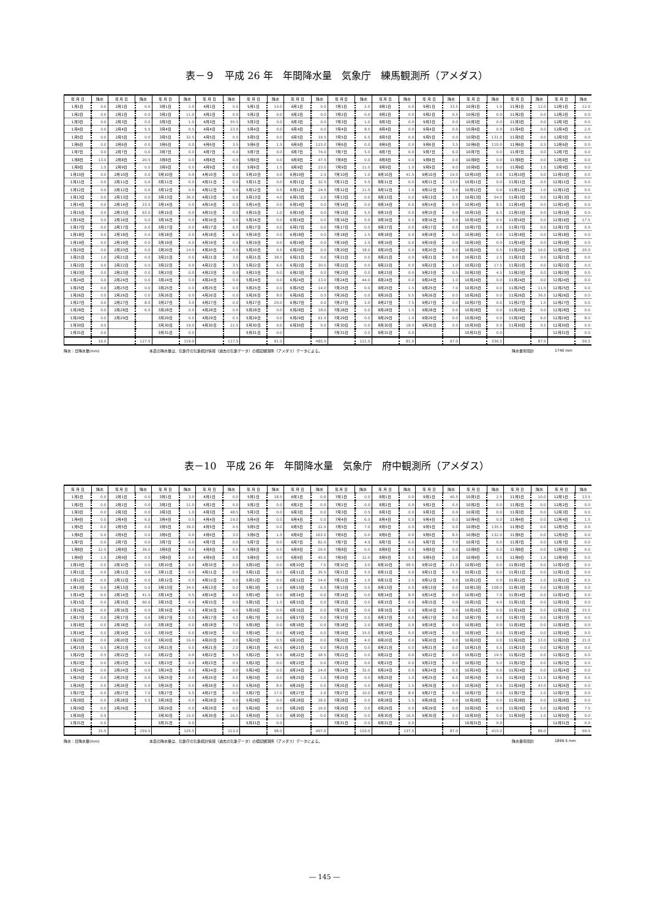表－９　平成 26 年　年間降水量　気象庁　練馬観測所（アメダス）
| 年 月 日 | 降水 | 年 月 日 | 降水 | 年 月 日 | 降水 | 年 月 日 | 降水 | 年 月 日 | 降水 | 年 月 日 | 降水 | 年 月 日 | 降水 | 年 月 日 | 降水 | 年 月 日 | 降水 | 年 月 日 | 降水 | 年 月 日 | 降水 | 年 月 日 | 降水 |
| --- | --- | --- | --- | --- | --- | --- | --- | --- | --- | --- | --- | --- | --- | --- | --- | --- | --- | --- | --- | --- | --- | --- | --- |
| 1月1日 | 0.0 | 2月1日 | 0.0 | 3月1日 | 2.0 | 4月1日 | 0.0 | 5月1日 | 10.0 | 6月1日 | 0.0 | 7月1日 | 2.0 | 8月1日 | 0.0 | 9月1日 | 33.5 | 10月1日 | 1.0 | 11月1日 | 12.0 | 12月1日 | 12.0 |
| 1月2日 | 0.0 | 2月2日 | 0.0 | 3月2日 | 11.0 | 4月2日 | 0.0 | 5月2日 | 0.0 | 6月2日 | 0.0 | 7月2日 | 0.0 | 8月2日 | 0.0 | 9月2日 | 0.5 | 10月2日 | 0.0 | 11月2日 | 0.0 | 12月2日 | 0.0 |
| 1月3日 | 0.0 | 2月3日 | 0.0 | 3月3日 | 1.0 | 4月3日 | 55.5 | 5月3日 | 0.0 | 6月3日 | 0.0 | 7月3日 | 1.0 | 8月3日 | 0.0 | 9月3日 | 0.0 | 10月3日 | 0.0 | 11月3日 | 0.0 | 12月3日 | 0.0 |
| 1月4日 | 0.0 | 2月4日 | 5.5 | 3月4日 | 0.5 | 4月4日 | 23.0 | 5月4日 | 0.0 | 6月4日 | 0.0 | 7月4日 | 8.5 | 8月4日 | 0.0 | 9月4日 | 0.0 | 10月4日 | 0.0 | 11月4日 | 0.0 | 12月4日 | 2.0 |
| 1月5日 | 0.0 | 2月5日 | 0.0 | 3月5日 | 32.5 | 4月5日 | 0.0 | 5月5日 | 0.0 | 6月5日 | 19.5 | 7月5日 | 6.5 | 8月5日 | 0.0 | 9月5日 | 0.0 | 10月5日 | 131.0 | 11月5日 | 0.0 | 12月5日 | 0.0 |
| 1月6日 | 0.0 | 2月6日 | 0.0 | 3月6日 | 0.0 | 4月6日 | 3.5 | 5月6日 | 1.5 | 6月6日 | 123.0 | 7月6日 | 0.0 | 8月6日 | 0.0 | 9月6日 | 3.5 | 10月6日 | 110.0 | 11月6日 | 0.5 | 12月6日 | 0.0 |
| 1月7日 | 0.0 | 2月7日 | 0.0 | 3月7日 | 0.0 | 4月7日 | 0.0 | 5月7日 | 0.0 | 6月7日 | 74.0 | 7月7日 | 5.0 | 8月7日 | 0.0 | 9月7日 | 6.0 | 10月7日 | 0.0 | 11月7日 | 0.0 | 12月7日 | 0.0 |
| 1月8日 | 13.0 | 2月8日 | 20.5 | 3月8日 | 0.0 | 4月8日 | 0.0 | 5月8日 | 0.0 | 6月8日 | 47.5 | 7月8日 | 0.0 | 8月8日 | 0.0 | 9月8日 | 0.0 | 10月8日 | 0.0 | 11月8日 | 0.0 | 12月8日 | 0.0 |
| 1月9日 | 1.5 | 2月9日 | 0.5 | 3月9日 | 0.0 | 4月9日 | 0.0 | 5月9日 | 1.5 | 6月9日 | 23.0 | 7月9日 | 11.0 | 8月9日 | 1.0 | 9月9日 | 9.0 | 10月9日 | 0.0 | 11月9日 | 1.5 | 12月9日 | 0.0 |
| 1月10日 | 0.0 | 2月10日 | 0.0 | 3月10日 | 0.0 | 4月10日 | 0.0 | 5月10日 | 0.0 | 6月10日 | 2.5 | 7月10日 | 1.0 | 8月10日 | 41.5 | 9月10日 | 19.0 | 10月10日 | 0.0 | 11月10日 | 0.0 | 12月10日 | 0.0 |
| 1月11日 | 0.0 | 2月11日 | 0.0 | 3月11日 | 0.0 | 4月11日 | 0.0 | 5月11日 | 0.0 | 6月11日 | 32.5 | 7月11日 | 5.5 | 8月11日 | 0.0 | 9月11日 | 13.5 | 10月11日 | 0.0 | 11月11日 | 0.5 | 12月11日 | 0.0 |
| 1月12日 | 0.0 | 2月12日 | 0.0 | 3月12日 | 0.0 | 4月12日 | 0.0 | 5月12日 | 0.5 | 6月12日 | 24.5 | 7月12日 | 11.5 | 8月12日 | 1.0 | 9月12日 | 0.0 | 10月12日 | 0.0 | 11月12日 | 1.0 | 12月12日 | 0.0 |
| 1月13日 | 0.0 | 2月13日 | 0.0 | 3月13日 | 36.0 | 4月13日 | 0.0 | 5月13日 | 4.0 | 6月13日 | 2.0 | 7月13日 | 0.0 | 8月13日 | 0.0 | 9月13日 | 2.5 | 10月13日 | 54.0 | 11月13日 | 0.0 | 12月13日 | 0.0 |
| 1月14日 | 0.0 | 2月14日 | 23.5 | 3月14日 | 0.0 | 4月14日 | 0.0 | 5月14日 | 0.0 | 6月14日 | 0.0 | 7月14日 | 0.0 | 8月14日 | 6.0 | 9月14日 | 0.0 | 10月14日 | 8.5 | 11月14日 | 0.0 | 12月14日 | 0.0 |
| 1月15日 | 0.0 | 2月15日 | 63.0 | 3月15日 | 0.0 | 4月15日 | 0.0 | 5月15日 | 1.0 | 6月15日 | 0.0 | 7月15日 | 5.5 | 8月15日 | 0.0 | 9月15日 | 0.0 | 10月15日 | 6.5 | 11月15日 | 0.0 | 12月15日 | 0.0 |
| 1月16日 | 0.0 | 2月16日 | 0.0 | 3月16日 | 0.0 | 4月16日 | 0.0 | 5月16日 | 0.0 | 6月16日 | 0.0 | 7月16日 | 0.0 | 8月16日 | 0.5 | 9月16日 | 0.0 | 10月16日 | 0.5 | 11月16日 | 0.0 | 12月16日 | 17.5 |
| 1月17日 | 0.0 | 2月17日 | 0.0 | 3月17日 | 0.0 | 4月17日 | 0.0 | 5月17日 | 0.0 | 6月17日 | 0.0 | 7月17日 | 0.5 | 8月17日 | 0.0 | 9月17日 | 0.0 | 10月17日 | 0.0 | 11月17日 | 0.0 | 12月17日 | 0.0 |
| 1月18日 | 0.0 | 2月18日 | 0.0 | 3月18日 | 0.0 | 4月18日 | 6.0 | 5月18日 | 0.0 | 6月18日 | 0.0 | 7月18日 | 2.5 | 8月18日 | 0.0 | 9月18日 | 0.0 | 10月18日 | 0.0 | 11月18日 | 0.0 | 12月18日 | 0.0 |
| 1月19日 | 0.0 | 2月19日 | 0.0 | 3月19日 | 0.0 | 4月19日 | 0.0 | 5月19日 | 0.0 | 6月19日 | 0.0 | 7月19日 | 2.5 | 8月19日 | 0.0 | 9月19日 | 0.0 | 10月19日 | 0.0 | 11月19日 | 0.0 | 12月19日 | 0.0 |
| 1月20日 | 0.0 | 2月20日 | 0.0 | 3月20日 | 14.0 | 4月20日 | 0.0 | 5月20日 | 0.5 | 6月20日 | 0.0 | 7月20日 | 18.0 | 8月20日 | 0.0 | 9月20日 | 0.0 | 10月20日 | 0.5 | 11月20日 | 16.0 | 12月20日 | 20.0 |
| 1月21日 | 1.0 | 2月21日 | 0.0 | 3月21日 | 0.0 | 4月21日 | 3.0 | 5月21日 | 38.5 | 6月21日 | 0.0 | 7月21日 | 0.0 | 8月21日 | 0.0 | 9月21日 | 0.0 | 10月21日 | 2.5 | 11月21日 | 0.0 | 12月21日 | 0.0 |
| 1月22日 | 0.0 | 2月22日 | 0.0 | 3月22日 | 0.0 | 4月22日 | 3.5 | 5月22日 | 6.0 | 6月22日 | 30.0 | 7月22日 | 0.0 | 8月22日 | 0.0 | 9月22日 | 1.0 | 10月22日 | 17.5 | 11月22日 | 0.0 | 12月22日 | 0.0 |
| 1月23日 | 0.0 | 2月23日 | 0.0 | 3月23日 | 0.0 | 4月23日 | 0.0 | 5月23日 | 0.0 | 6月23日 | 0.0 | 7月23日 | 0.0 | 8月23日 | 0.0 | 9月23日 | 0.5 | 10月23日 | 4.5 | 11月23日 | 0.0 | 12月23日 | 0.0 |
| 1月24日 | 0.0 | 2月24日 | 0.0 | 3月24日 | 0.0 | 4月24日 | 0.0 | 5月24日 | 0.0 | 6月24日 | 13.0 | 7月24日 | 44.0 | 8月24日 | 0.0 | 9月24日 | 1.0 | 10月24日 | 0.0 | 11月24日 | 0.0 | 12月24日 | 0.0 |
| 1月25日 | 0.0 | 2月25日 | 0.0 | 3月25日 | 0.0 | 4月25日 | 0.0 | 5月25日 | 0.0 | 6月25日 | 14.0 | 7月25日 | 0.0 | 8月25日 | 1.5 | 9月25日 | 7.0 | 10月25日 | 0.0 | 11月25日 | 11.5 | 12月25日 | 0.0 |
| 1月26日 | 0.0 | 2月26日 | 0.0 | 3月26日 | 0.0 | 4月26日 | 0.0 | 5月26日 | 8.0 | 6月26日 | 0.5 | 7月26日 | 0.0 | 8月26日 | 0.5 | 9月26日 | 0.0 | 10月26日 | 0.0 | 11月26日 | 36.5 | 12月26日 | 0.0 |
| 1月27日 | 0.0 | 2月27日 | 8.0 | 3月27日 | 3.0 | 4月27日 | 0.0 | 5月27日 | 20.0 | 6月27日 | 0.0 | 7月27日 | 2.0 | 8月27日 | 7.5 | 9月27日 | 0.0 | 10月27日 | 0.0 | 11月27日 | 1.5 | 12月27日 | 0.0 |
| 1月28日 | 0.0 | 2月28日 | 6.5 | 3月28日 | 0.0 | 4月28日 | 0.0 | 5月28日 | 0.0 | 6月28日 | 18.0 | 7月28日 | 0.0 | 8月28日 | 1.5 | 9月28日 | 0.0 | 10月28日 | 0.0 | 11月28日 | 0.0 | 12月28日 | 0.0 |
| 1月29日 | 0.0 | 2月29日 | | 3月29日 | 0.0 | 4月29日 | 0.5 | 5月29日 | 0.0 | 6月29日 | 61.5 | 7月29日 | 0.0 | 8月29日 | 1.0 | 9月29日 | 0.0 | 10月29日 | 0.0 | 11月29日 | 6.0 | 12月29日 | 8.0 |
| 1月30日 | 0.5 | | | 3月30日 | 19.0 | 4月30日 | 22.5 | 5月30日 | 0.0 | 6月30日 | 0.0 | 7月30日 | 0.0 | 8月30日 | 18.0 | 9月30日 | 0.0 | 10月30日 | 0.0 | 11月30日 | 0.5 | 12月30日 | 0.0 |
| 1月31日 | 0.0 | | | 3月31日 | 0.0 | | | 5月31日 | 0.0 | | | 7月31日 | 0.0 | 8月31日 | 0.0 | | | 10月31日 | 0.0 | | | 12月31日 | 0.0 |
| | 16.0 | | 127.5 | | 119.0 | | 117.5 | | 91.5 | | 485.5 | | 121.5 | | 81.0 | | 97.0 | | 336.5 | | 87.5 | | 59.5 |
降水：日降水量(mm) 本表の降水量は、気象庁の気象統計情報（過去の気象データ）の標記観測所（アメダス）データによる。 降水量年間計 1740 mm
表－10　平成 26 年　年間降水量　気象庁　府中観測所（アメダス）
| 年 月 日 | 降水 | 年 月 日 | 降水 | 年 月 日 | 降水 | 年 月 日 | 降水 | 年 月 日 | 降水 | 年 月 日 | 降水 | 年 月 日 | 降水 | 年 月 日 | 降水 | 年 月 日 | 降水 | 年 月 日 | 降水 | 年 月 日 | 降水 | 年 月 日 | 降水 |
| --- | --- | --- | --- | --- | --- | --- | --- | --- | --- | --- | --- | --- | --- | --- | --- | --- | --- | --- | --- | --- | --- | --- | --- |
| 1月1日 | 0.0 | 2月1日 | 0.0 | 3月1日 | 3.0 | 4月1日 | 0.0 | 5月1日 | 18.5 | 6月1日 | 0.0 | 7月1日 | 0.0 | 8月1日 | 0.0 | 9月1日 | 40.5 | 10月1日 | 2.5 | 11月1日 | 10.0 | 12月1日 | 13.5 |
| 1月2日 | 0.0 | 2月2日 | 0.0 | 3月2日 | 11.0 | 4月2日 | 0.0 | 5月2日 | 0.0 | 6月2日 | 0.0 | 7月2日 | 0.0 | 8月2日 | 0.0 | 9月2日 | 0.5 | 10月2日 | 0.0 | 11月2日 | 0.0 | 12月2日 | 0.0 |
| 1月3日 | 0.0 | 2月3日 | 0.0 | 3月3日 | 1.0 | 4月3日 | 48.5 | 5月3日 | 0.0 | 6月3日 | 0.0 | 7月3日 | 0.5 | 8月3日 | 0.0 | 9月3日 | 0.0 | 10月3日 | 0.0 | 11月3日 | 0.0 | 12月3日 | 0.0 |
| 1月4日 | 0.0 | 2月4日 | 6.0 | 3月4日 | 0.5 | 4月4日 | 19.0 | 5月4日 | 0.0 | 6月4日 | 0.0 | 7月4日 | 6.0 | 8月4日 | 0.0 | 9月4日 | 0.0 | 10月4日 | 0.0 | 11月4日 | 0.0 | 12月4日 | 1.5 |
| 1月5日 | 0.0 | 2月5日 | 0.0 | 3月5日 | 39.0 | 4月5日 | 0.5 | 5月5日 | 0.0 | 6月5日 | 22.5 | 7月5日 | 7.0 | 8月5日 | 0.0 | 9月5日 | 0.0 | 10月5日 | 135.5 | 11月5日 | 0.0 | 12月5日 | 0.0 |
| 1月6日 | 0.0 | 2月6日 | 0.0 | 3月6日 | 0.0 | 4月6日 | 3.0 | 5月6日 | 1.5 | 6月6日 | 163.0 | 7月6日 | 0.0 | 8月6日 | 0.0 | 9月6日 | 8.5 | 10月6日 | 132.0 | 11月6日 | 0.0 | 12月6日 | 0.0 |
| 1月7日 | 0.0 | 2月7日 | 0.0 | 3月7日 | 0.0 | 4月7日 | 0.0 | 5月7日 | 0.0 | 6月7日 | 82.0 | 7月7日 | 4.5 | 8月7日 | 0.0 | 9月7日 | 7.0 | 10月7日 | 0.0 | 11月7日 | 0.0 | 12月7日 | 0.0 |
| 1月8日 | 12.5 | 2月8日 | 39.0 | 3月8日 | 0.0 | 4月8日 | 0.0 | 5月8日 | 0.0 | 6月8日 | 29.0 | 7月8日 | 0.0 | 8月8日 | 0.0 | 9月8日 | 0.0 | 10月8日 | 0.0 | 11月8日 | 0.0 | 12月8日 | 0.0 |
| 1月9日 | 1.5 | 2月9日 | 0.5 | 3月9日 | 0.0 | 4月9日 | 0.0 | 5月9日 | 0.0 | 6月9日 | 45.0 | 7月9日 | 12.0 | 8月9日 | 0.5 | 9月9日 | 2.0 | 10月9日 | 0.5 | 11月9日 | 1.5 | 12月9日 | 0.0 |
| 1月10日 | 0.0 | 2月10日 | 0.0 | 3月10日 | 0.0 | 4月10日 | 0.0 | 5月10日 | 0.0 | 6月10日 | 7.5 | 7月10日 | 3.0 | 8月10日 | 98.5 | 9月10日 | 21.5 | 10月10日 | 0.0 | 11月10日 | 0.0 | 12月10日 | 0.0 |
| 1月11日 | 0.0 | 2月11日 | 0.0 | 3月11日 | 0.0 | 4月11日 | 0.0 | 5月11日 | 0.0 | 6月11日 | 35.5 | 7月11日 | 5.5 | 8月11日 | 0.0 | 9月11日 | 0.5 | 10月11日 | 0.0 | 11月11日 | 0.0 | 12月11日 | 0.0 |
| 1月12日 | 0.0 | 2月12日 | 0.0 | 3月12日 | 0.0 | 4月12日 | 0.0 | 5月12日 | 0.0 | 6月12日 | 24.0 | 7月12日 | 1.5 | 8月12日 | 2.5 | 9月12日 | 0.0 | 10月12日 | 0.0 | 11月12日 | 2.0 | 12月12日 | 0.5 |
| 1月13日 | 0.0 | 2月13日 | 0.0 | 3月13日 | 34.0 | 4月13日 | 0.0 | 5月13日 | 1.0 | 6月13日 | 6.0 | 7月13日 | 0.0 | 8月13日 | 0.0 | 9月13日 | 0.0 | 10月13日 | 108.0 | 11月13日 | 0.0 | 12月13日 | 0.0 |
| 1月14日 | 0.0 | 2月14日 | 41.5 | 3月14日 | 0.5 | 4月14日 | 0.0 | 5月14日 | 0.0 | 6月14日 | 0.0 | 7月14日 | 0.0 | 8月14日 | 8.0 | 9月14日 | 0.0 | 10月14日 | 7.0 | 11月14日 | 0.0 | 12月14日 | 0.0 |
| 1月15日 | 0.0 | 2月15日 | 60.0 | 3月15日 | 0.0 | 4月15日 | 0.0 | 5月15日 | 1.5 | 6月15日 | 0.0 | 7月15日 | 0.0 | 8月15日 | 0.0 | 9月15日 | 0.0 | 10月15日 | 4.0 | 11月15日 | 0.0 | 12月15日 | 0.0 |
| 1月16日 | 0.0 | 2月16日 | 0.0 | 3月16日 | 0.0 | 4月16日 | 0.0 | 5月16日 | 0.0 | 6月16日 | 0.0 | 7月16日 | 0.0 | 8月16日 | 0.0 | 9月16日 | 0.0 | 10月16日 | 0.0 | 11月16日 | 0.0 | 12月16日 | 15.5 |
| 1月17日 | 0.0 | 2月17日 | 0.0 | 3月17日 | 0.0 | 4月17日 | 0.0 | 5月17日 | 0.0 | 6月17日 | 0.0 | 7月17日 | 0.0 | 8月17日 | 0.0 | 9月17日 | 0.0 | 10月17日 | 0.0 | 11月17日 | 0.0 | 12月17日 | 0.0 |
| 1月18日 | 0.0 | 2月18日 | 0.0 | 3月18日 | 0.0 | 4月18日 | 7.0 | 5月18日 | 0.0 | 6月18日 | 0.0 | 7月18日 | 2.0 | 8月18日 | 0.0 | 9月18日 | 0.0 | 10月18日 | 0.0 | 11月18日 | 0.0 | 12月18日 | 0.0 |
| 1月19日 | 0.0 | 2月19日 | 0.0 | 3月19日 | 0.0 | 4月19日 | 0.0 | 5月19日 | 0.0 | 6月19日 | 0.0 | 7月19日 | 15.0 | 8月19日 | 0.0 | 9月19日 | 0.0 | 10月19日 | 0.0 | 11月19日 | 0.0 | 12月19日 | 0.0 |
| 1月20日 | 0.0 | 2月20日 | 0.0 | 3月20日 | 16.0 | 4月20日 | 0.0 | 5月20日 | 0.5 | 6月20日 | 0.0 | 7月20日 | 4.0 | 8月20日 | 0.0 | 9月20日 | 0.0 | 10月20日 | 0.0 | 11月20日 | 13.0 | 12月20日 | 21.0 |
| 1月21日 | 0.5 | 2月21日 | 0.0 | 3月21日 | 0.0 | 4月21日 | 2.0 | 5月21日 | 40.5 | 6月21日 | 0.0 | 7月21日 | 0.0 | 8月21日 | 0.0 | 9月21日 | 0.0 | 10月21日 | 0.5 | 11月21日 | 0.0 | 12月21日 | 0.0 |
| 1月22日 | 0.5 | 2月22日 | 0.0 | 3月22日 | 0.0 | 4月22日 | 5.5 | 5月22日 | 9.5 | 6月22日 | 18.5 | 7月22日 | 0.0 | 8月22日 | 0.0 | 9月22日 | 0.0 | 10月22日 | 19.5 | 11月22日 | 0.0 | 12月22日 | 0.0 |
| 1月23日 | 0.0 | 2月23日 | 0.0 | 3月23日 | 0.0 | 4月23日 | 0.5 | 5月23日 | 0.0 | 6月23日 | 0.0 | 7月23日 | 0.0 | 8月23日 | 0.0 | 9月23日 | 0.0 | 10月23日 | 5.0 | 11月23日 | 0.0 | 12月23日 | 0.0 |
| 1月24日 | 0.0 | 2月24日 | 0.0 | 3月24日 | 0.0 | 4月24日 | 0.0 | 5月24日 | 0.0 | 6月24日 | 24.0 | 7月24日 | 32.0 | 8月24日 | 0.0 | 9月24日 | 0.5 | 10月24日 | 0.0 | 11月24日 | 0.0 | 12月24日 | 0.0 |
| 1月25日 | 0.0 | 2月25日 | 0.0 | 3月25日 | 0.0 | 4月25日 | 0.0 | 5月25日 | 0.0 | 6月25日 | 1.0 | 7月25日 | 0.0 | 8月25日 | 1.0 | 9月25日 | 6.0 | 10月25日 | 0.0 | 11月25日 | 11.5 | 12月25日 | 0.0 |
| 1月26日 | 0.0 | 2月26日 | 0.0 | 3月26日 | 0.0 | 4月26日 | 0.0 | 5月26日 | 8.0 | 6月26日 | 0.0 | 7月26日 | 0.0 | 8月26日 | 1.5 | 9月26日 | 0.0 | 10月26日 | 0.5 | 11月26日 | 43.0 | 12月26日 | 0.0 |
| 1月27日 | 0.0 | 2月27日 | 7.0 | 3月27日 | 5.5 | 4月27日 | 0.0 | 5月27日 | 17.0 | 6月27日 | 2.0 | 7月27日 | 10.0 | 8月27日 | 8.0 | 9月27日 | 0.0 | 10月27日 | 0.0 | 11月27日 | 2.0 | 12月27日 | 0.0 |
| 1月28日 | 0.0 | 2月28日 | 5.5 | 3月28日 | 0.0 | 4月28日 | 0.0 | 5月28日 | 0.0 | 6月28日 | 18.0 | 7月28日 | 0.0 | 8月28日 | 1.5 | 9月28日 | 0.0 | 10月28日 | 0.0 | 11月28日 | 0.0 | 12月28日 | 0.0 |
| 1月29日 | 0.0 | 2月29日 | | 3月29日 | 0.0 | 4月29日 | 0.0 | 5月29日 | 0.0 | 6月29日 | 19.0 | 7月29日 | 0.0 | 8月29日 | 0.0 | 9月29日 | 0.0 | 10月29日 | 0.0 | 11月29日 | 5.0 | 12月29日 | 7.5 |
| 1月30日 | 0.5 | | | 3月30日 | 15.0 | 4月30日 | 26.5 | 5月30日 | 0.0 | 6月30日 | 0.0 | 7月30日 | 0.0 | 8月30日 | 16.0 | 9月30日 | 0.0 | 10月30日 | 0.0 | 11月30日 | 1.0 | 12月30日 | 0.0 |
| 1月31日 | 0.0 | | | 3月31日 | 0.0 | | | 5月31日 | 0.0 | | | 7月31日 | 0.0 | 8月31日 | 0.0 | | | 10月31日 | 0.0 | | | 12月31日 | 0.0 |
| | 15.5 | | 159.5 | | 125.5 | | 113.0 | | 98.0 | | 497.0 | | 103.0 | | 137.5 | | 87.0 | | 415.0 | | 89.0 | | 59.5 |
降水：日降水量(mm) 本表の降水量は、気象庁の気象統計情報（過去の気象データ）の標記観測所（アメダス）データによる。 降水量年間計 1899.5 mm
― 145 ―